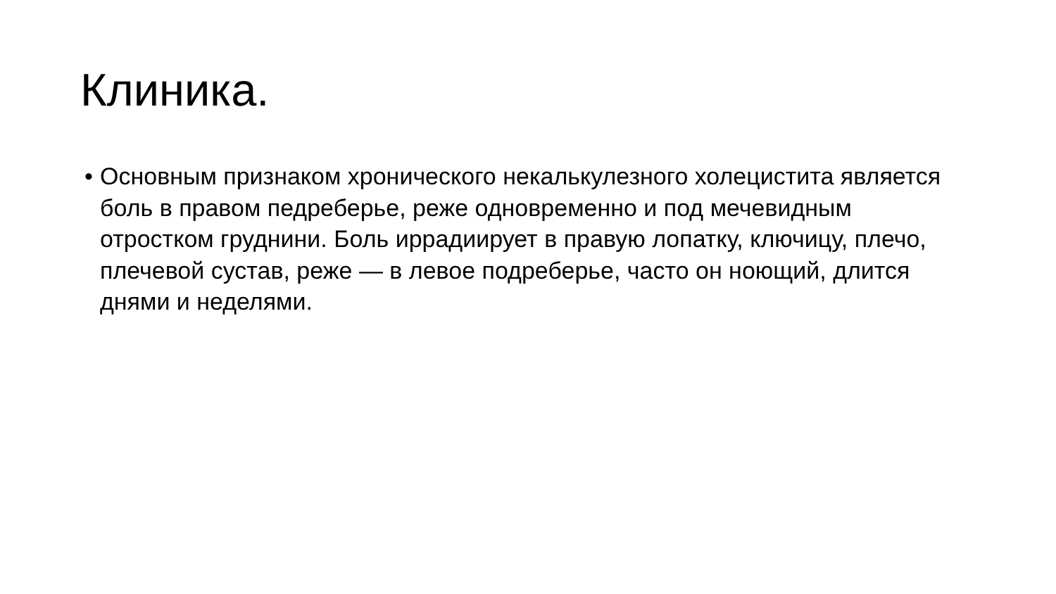Клиника.
• Основным признаком хронического некалькулезного холецистита является боль в правом педреберье, реже одновременно и под мечевидным отростком груднини. Боль иррадиирует в правую лопатку, ключицу, плечо, плечевой сустав, реже — в левое подреберье, часто он ноющий, длится днями и неделями.